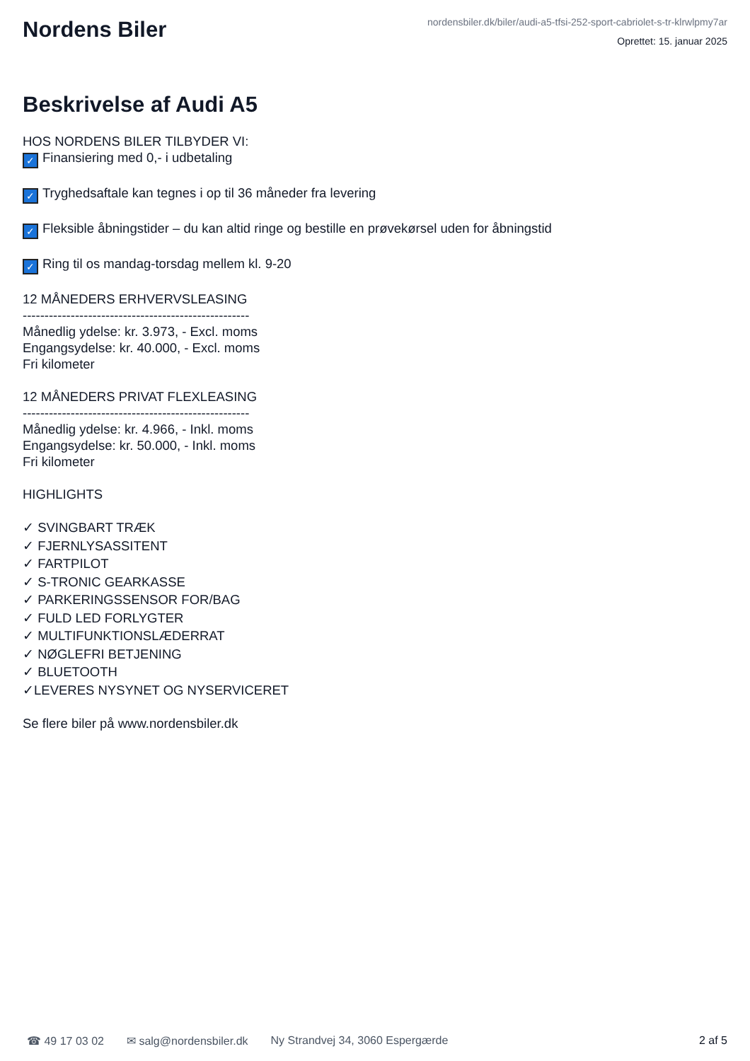Nordens Biler
nordensbiler.dk/biler/audi-a5-tfsi-252-sport-cabriolet-s-tr-klrwlpmy7ar
Oprettet: 15. januar 2025
Beskrivelse af Audi A5
HOS NORDENS BILER TILBYDER VI:
✓ Finansiering med 0,- i udbetaling
✓ Tryghedsaftale kan tegnes i op til 36 måneder fra levering
✓ Fleksible åbningstider – du kan altid ringe og bestille en prøvekørsel uden for åbningstid
✓ Ring til os mandag-torsdag mellem kl. 9-20
12 MÅNEDERS ERHVERVSLEASING
----------------------------------------------------
Månedlig ydelse: kr. 3.973, - Excl. moms
Engangsydelse: kr. 40.000, - Excl. moms
Fri kilometer
12 MÅNEDERS PRIVAT FLEXLEASING
----------------------------------------------------
Månedlig ydelse: kr. 4.966, - Inkl. moms
Engangsydelse: kr. 50.000, - Inkl. moms
Fri kilometer
HIGHLIGHTS
✓ SVINGBART TRÆK
✓ FJERNLYSASSITENT
✓ FARTPILOT
✓ S-TRONIC GEARKASSE
✓ PARKERINGSSENSOR FOR/BAG
✓ FULD LED FORLYGTER
✓ MULTIFUNKTIONSLÆDERRAT
✓ NØGLEFRI BETJENING
✓ BLUETOOTH
✓LEVERES NYSYNET OG NYSERVICERET
Se flere biler på www.nordensbiler.dk
☎ 49 17 03 02 ✉ salg@nordensbiler.dk Ny Strandvej 34, 3060 Espergærde 2 af 5